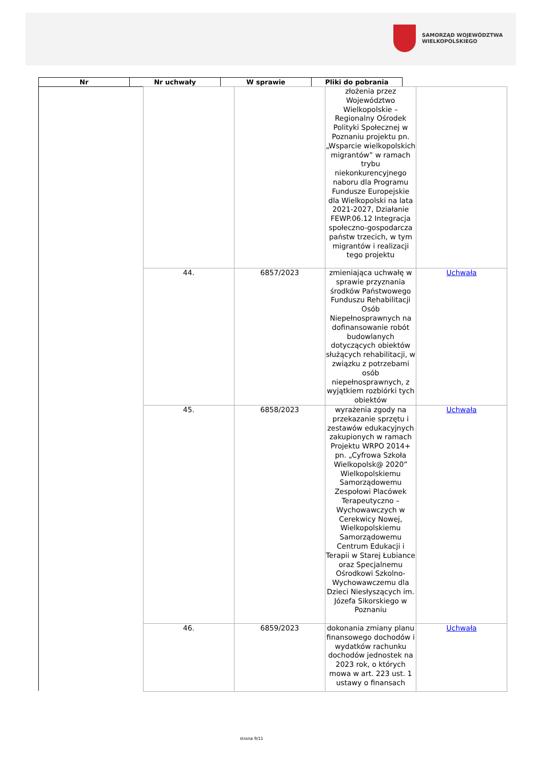SAMORZĄD WOJEWÓDZTWA
WIELKOPOLSKIEGO
| Nr | Nr uchwały | W sprawie | Pliki do pobrania |
| --- | --- | --- | --- |
| | | złożenia przez Województwo Wielkopolskie – Regionalny Ośrodek Polityki Społecznej w Poznaniu projektu pn. „Wsparcie wielkopolskich migrantów” w ramach trybu niekonkurencyjnego naboru dla Programu Fundusze Europejskie dla Wielkopolski na lata 2021-2027, Działanie FEWP.06.12 Integracja społeczno-gospodarcza państw trzecich, w tym migrantów i realizacji tego projektu | |
| 44. | 6857/2023 | zmieniająca uchwałę w sprawie przyznania środków Państwowego Funduszu Rehabilitacji Osób Niepełnosprawnych na dofinansowanie robót budowlanych dotyczących obiektów służących rehabilitacji, w związku z potrzebami osób niepełnosprawnych, z wyjątkiem rozbiórki tych obiektów | Uchwała |
| 45. | 6858/2023 | wyrażenia zgody na przekazanie sprzętu i zestawów edukacyjnych zakupionych w ramach Projektu WRPO 2014+ pn. „Cyfrowa Szkoła Wielkopolsk@ 2020” Wielkopolskiemu Samorządowemu Zespołowi Placówek Terapeutyczno – Wychowawczych w Cerekwicy Nowej, Wielkopolskiemu Samorządowemu Centrum Edukacji i Terapii w Starej Łubiance oraz Specjalnemu Ośrodkowi Szkolno-Wychowawczemu dla Dzieci Niesłyszących im. Józefa Sikorskiego w Poznaniu | Uchwała |
| 46. | 6859/2023 | dokonania zmiany planu finansowego dochodów i wydatków rachunku dochodów jednostek na 2023 rok, o których mowa w art. 223 ust. 1 ustawy o finansach | Uchwała |
strona 9/11